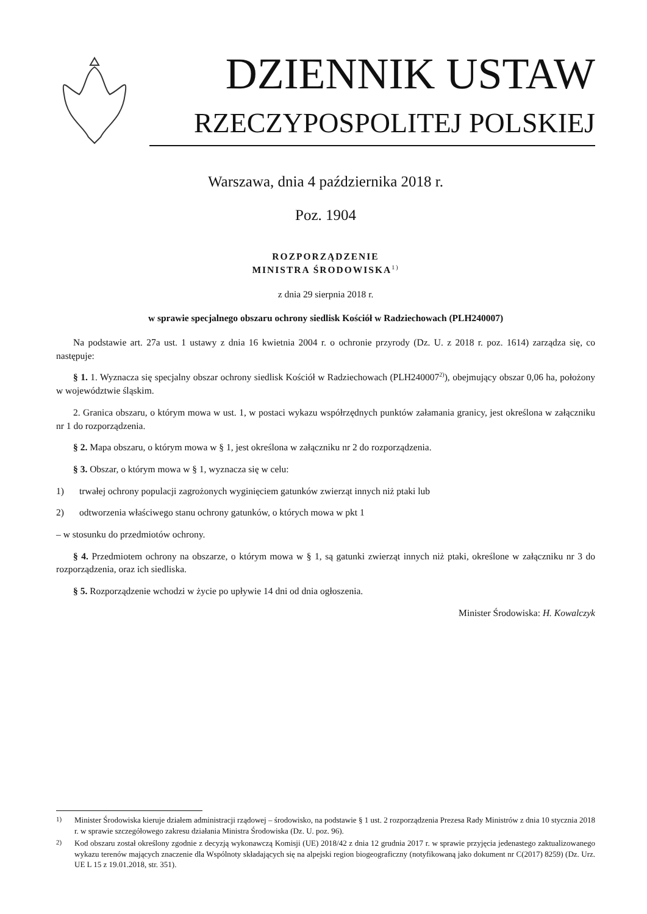DZIENNIK USTAW
RZECZYPOSPOLITEJ POLSKIEJ
Warszawa, dnia 4 października 2018 r.
Poz. 1904
ROZPORZĄDZENIE
MINISTRA ŚRODOWISKA<sup>1)</sup>
z dnia 29 sierpnia 2018 r.
w sprawie specjalnego obszaru ochrony siedlisk Kościół w Radziechowach (PLH240007)
Na podstawie art. 27a ust. 1 ustawy z dnia 16 kwietnia 2004 r. o ochronie przyrody (Dz. U. z 2018 r. poz. 1614) zarządza się, co następuje:
§ 1. 1. Wyznacza się specjalny obszar ochrony siedlisk Kościół w Radziechowach (PLH240007<sup>2)</sup>), obejmujący obszar 0,06 ha, położony w województwie śląskim.
2. Granica obszaru, o którym mowa w ust. 1, w postaci wykazu współrzędnych punktów załamania granicy, jest określona w załączniku nr 1 do rozporządzenia.
§ 2. Mapa obszaru, o którym mowa w § 1, jest określona w załączniku nr 2 do rozporządzenia.
§ 3. Obszar, o którym mowa w § 1, wyznacza się w celu:
1) trwałej ochrony populacji zagrożonych wyginięciem gatunków zwierząt innych niż ptaki lub
2) odtworzenia właściwego stanu ochrony gatunków, o których mowa w pkt 1
– w stosunku do przedmiotów ochrony.
§ 4. Przedmiotem ochrony na obszarze, o którym mowa w § 1, są gatunki zwierząt innych niż ptaki, określone w załączniku nr 3 do rozporządzenia, oraz ich siedliska.
§ 5. Rozporządzenie wchodzi w życie po upływie 14 dni od dnia ogłoszenia.
Minister Środowiska: H. Kowalczyk
<sup>1)</sup> Minister Środowiska kieruje działem administracji rządowej – środowisko, na podstawie § 1 ust. 2 rozporządzenia Prezesa Rady Ministrów z dnia 10 stycznia 2018 r. w sprawie szczegółowego zakresu działania Ministra Środowiska (Dz. U. poz. 96).
<sup>2)</sup> Kod obszaru został określony zgodnie z decyzją wykonawczą Komisji (UE) 2018/42 z dnia 12 grudnia 2017 r. w sprawie przyjęcia jedenastego zaktualizowanego wykazu terenów mających znaczenie dla Wspólnoty składających się na alpejski region biogeograficzny (notyfikowaną jako dokument nr C(2017) 8259) (Dz. Urz. UE L 15 z 19.01.2018, str. 351).